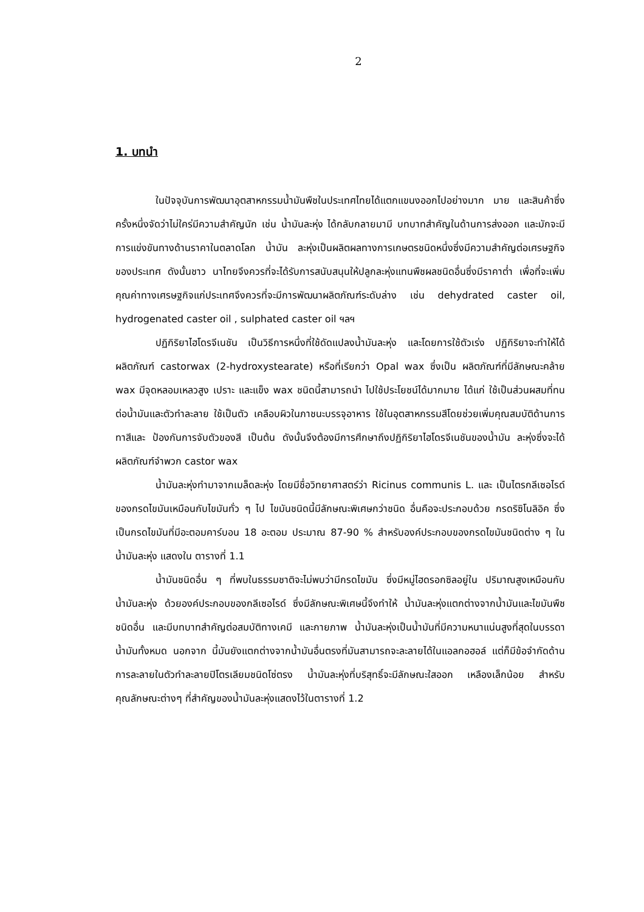2
1. บทนำ
ในปัจจุบันการพัฒนาอุตสาหกรรมน้ำมันพืชในประเทศไทยได้แตกแขนงออกไปอย่างมาก มาย และสินค้าซึ่งครั้งหนึ่งจัดว่าไม่ใคร่มีความสำคัญนัก เช่น น้ำมันละหุ่ง ได้กลับกลายมามี บทบาทสำคัญในด้านการส่งออก และมักจะมีการแข่งขันทางด้านราคาในตลาดโลก น้ำมัน ละหุ่งเป็นผลิตผลทางการเกษตรชนิดหนึ่งซึ่งมีความสำคัญต่อเศรษฐกิจของประเทศ ดังนั้นชาว นาไทยจึงควรที่จะได้รับการสนับสนุนให้ปลูกละหุ่งแทนพืชผลชนิดอื่นซึ่งมีราคาต่ำ เพื่อที่จะเพิ่ม คุณค่าทางเศรษฐกิจแก่ประเทศจึงควรที่จะมีการพัฒนาผลิตภัณฑ์ระดับล่าง เช่น dehydrated caster oil, hydrogenated caster oil , sulphated caster oil ฯลฯ
ปฏิกิริยาไฮโดรจีเนชัน เป็นวิธีการหนึ่งที่ใช้ดัดแปลงน้ำมันละหุ่ง และโดยการใช้ตัวเร่ง ปฏิกิริยาจะทำให้ได้ผลิตภัณฑ์ castorwax (2-hydroxystearate) หรือที่เรียกว่า Opal wax ซึ่งเป็น ผลิตภัณฑ์ที่มีลักษณะคล้าย wax มีจุดหลอมเหลวสูง เปราะ และแข็ง wax ชนิดนี้สามารถนำ ไปใช้ประโยชน์ได้มากมาย ได้แก่ ใช้เป็นส่วนผสมที่ทนต่อน้ำมันและตัวทำละลาย ใช้เป็นตัว เคลือบผิวในภาชนะบรรจุอาหาร ใช้ในอุตสาหกรรมสีโดยช่วยเพิ่มคุณสมบัติด้านการทาสีและ ป้องกันการจับตัวของสี เป็นต้น ดังนั้นจึงต้องมีการศึกษาถึงปฏิกิริยาไฮโดรจีเนชันของน้ำมัน ละหุ่งซึ่งจะได้ผลิตภัณฑ์จำพวก castor wax
น้ำมันละหุ่งทำมาจากเมล็ดละหุ่ง โดยมีชื่อวิทยาศาสตร์ว่า Ricinus communis L. และ เป็นไตรกลีเซอไรด์ของกรดไขมันเหมือนกับไขมันทั่ว ๆ ไป ไขมันชนิดนี้มีลักษณะพิเศษกว่าชนิด อื่นคือจะประกอบด้วย กรดริซิโนลิอิค ซึ่งเป็นกรดไขมันที่มีอะตอมคาร์บอน 18 อะตอม ประมาณ 87-90 % สำหรับองค์ประกอบของกรดไขมันชนิดต่าง ๆ ในน้ำมันละหุ่ง แสดงใน ตารางที่ 1.1
น้ำมันชนิดอื่น ๆ ที่พบในธรรมชาติจะไม่พบว่ามีกรดไขมัน ซึ่งมีหมู่ไฮดรอกซิลอยู่ใน ปริมาณสูงเหมือนกับน้ำมันละหุ่ง ด้วยองค์ประกอบของกลีเซอไรด์ ซึ่งมีลักษณะพิเศษนี้จึงทำให้ น้ำมันละหุ่งแตกต่างจากน้ำมันและไขมันพืชชนิดอื่น และมีบทบาทสำคัญต่อสมบัติทางเคมี และกายภาพ น้ำมันละหุ่งเป็นน้ำมันที่มีความหนาแน่นสูงที่สุดในบรรดาน้ำมันทั้งหมด นอกจาก นี้มันยังแตกต่างจากน้ำมันอื่นตรงที่มันสามารถจะละลายได้ในแอลกอฮอล์ แต่ก็มีข้อจำกัดด้าน การละลายในตัวทำละลายปิโตรเลียมชนิดโซ่ตรง น้ำมันละหุ่งที่บริสุทธิ์จะมีลักษณะใสออก เหลืองเล็กน้อย สำหรับคุณลักษณะต่างๆ ที่สำคัญของน้ำมันละหุ่งแสดงไว้ในตารางที่ 1.2